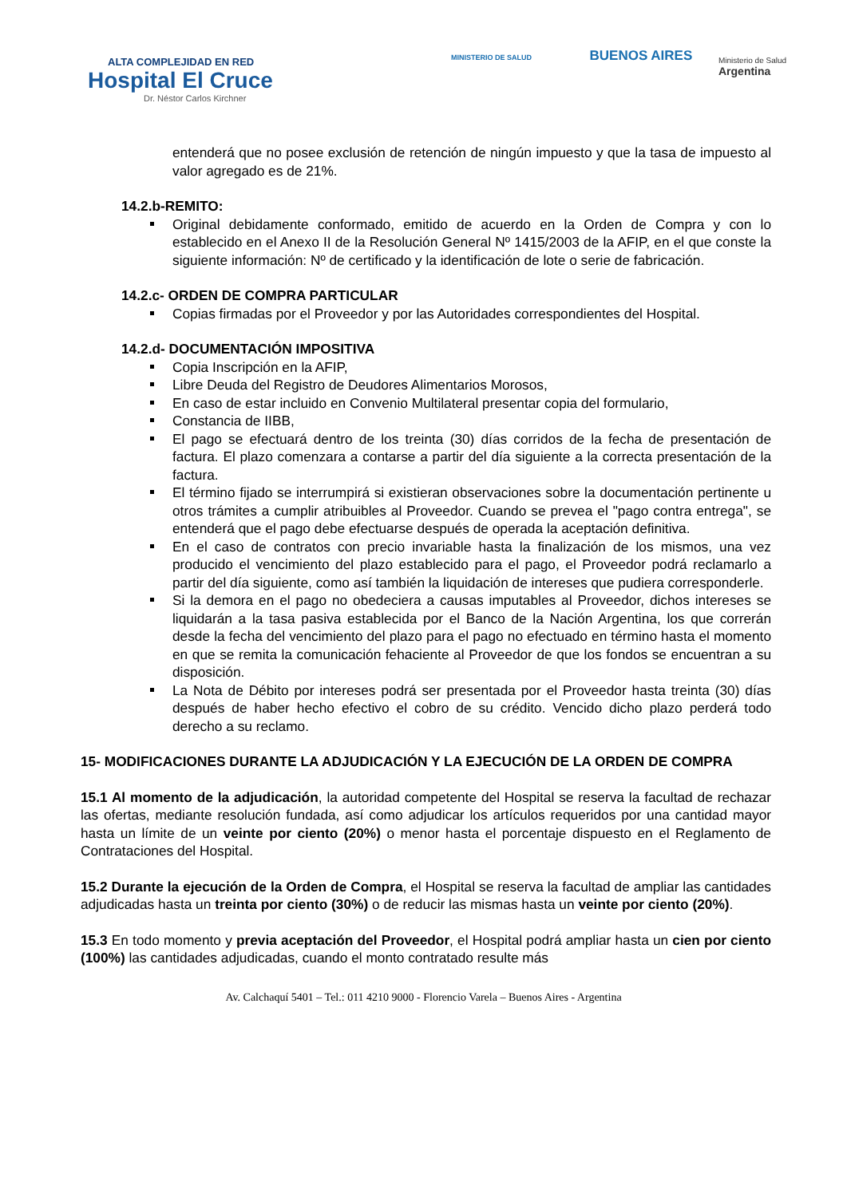ALTA COMPLEJIDAD EN RED
Hospital El Cruce
Dr. Néstor Carlos Kirchner
MINISTERIO DE SALUD BUENOS AIRES
Ministerio de Salud
Argentina
entenderá que no posee exclusión de retención de ningún impuesto y que la tasa de impuesto al valor agregado es de 21%.
14.2.b-REMITO:
Original debidamente conformado, emitido de acuerdo en la Orden de Compra y con lo establecido en el Anexo II de la Resolución General Nº 1415/2003 de la AFIP, en el que conste la siguiente información: Nº de certificado y la identificación de lote o serie de fabricación.
14.2.c- ORDEN DE COMPRA PARTICULAR
Copias firmadas por el Proveedor y por las Autoridades correspondientes del Hospital.
14.2.d- DOCUMENTACIÓN IMPOSITIVA
Copia Inscripción en la AFIP,
Libre Deuda del Registro de Deudores Alimentarios Morosos,
En caso de estar incluido en Convenio Multilateral presentar copia del formulario,
Constancia de IIBB,
El pago se efectuará dentro de los treinta (30) días corridos de la fecha de presentación de factura. El plazo comenzara a contarse a partir del día siguiente a la correcta presentación de la factura.
El término fijado se interrumpirá si existieran observaciones sobre la documentación pertinente u otros trámites a cumplir atribuibles al Proveedor. Cuando se prevea el "pago contra entrega", se entenderá que el pago debe efectuarse después de operada la aceptación definitiva.
En el caso de contratos con precio invariable hasta la finalización de los mismos, una vez producido el vencimiento del plazo establecido para el pago, el Proveedor podrá reclamarlo a partir del día siguiente, como así también la liquidación de intereses que pudiera corresponderle.
Si la demora en el pago no obedeciera a causas imputables al Proveedor, dichos intereses se liquidarán a la tasa pasiva establecida por el Banco de la Nación Argentina, los que correrán desde la fecha del vencimiento del plazo para el pago no efectuado en término hasta el momento en que se remita la comunicación fehaciente al Proveedor de que los fondos se encuentran a su disposición.
La Nota de Débito por intereses podrá ser presentada por el Proveedor hasta treinta (30) días después de haber hecho efectivo el cobro de su crédito. Vencido dicho plazo perderá todo derecho a su reclamo.
15- MODIFICACIONES DURANTE LA ADJUDICACIÓN Y LA EJECUCIÓN DE LA ORDEN DE COMPRA
15.1 Al momento de la adjudicación, la autoridad competente del Hospital se reserva la facultad de rechazar las ofertas, mediante resolución fundada, así como adjudicar los artículos requeridos por una cantidad mayor hasta un límite de un veinte por ciento (20%) o menor hasta el porcentaje dispuesto en el Reglamento de Contrataciones del Hospital.
15.2 Durante la ejecución de la Orden de Compra, el Hospital se reserva la facultad de ampliar las cantidades adjudicadas hasta un treinta por ciento (30%) o de reducir las mismas hasta un veinte por ciento (20%).
15.3 En todo momento y previa aceptación del Proveedor, el Hospital podrá ampliar hasta un cien por ciento (100%) las cantidades adjudicadas, cuando el monto contratado resulte más
Av. Calchaquí 5401 – Tel.: 011 4210 9000 - Florencio Varela – Buenos Aires - Argentina